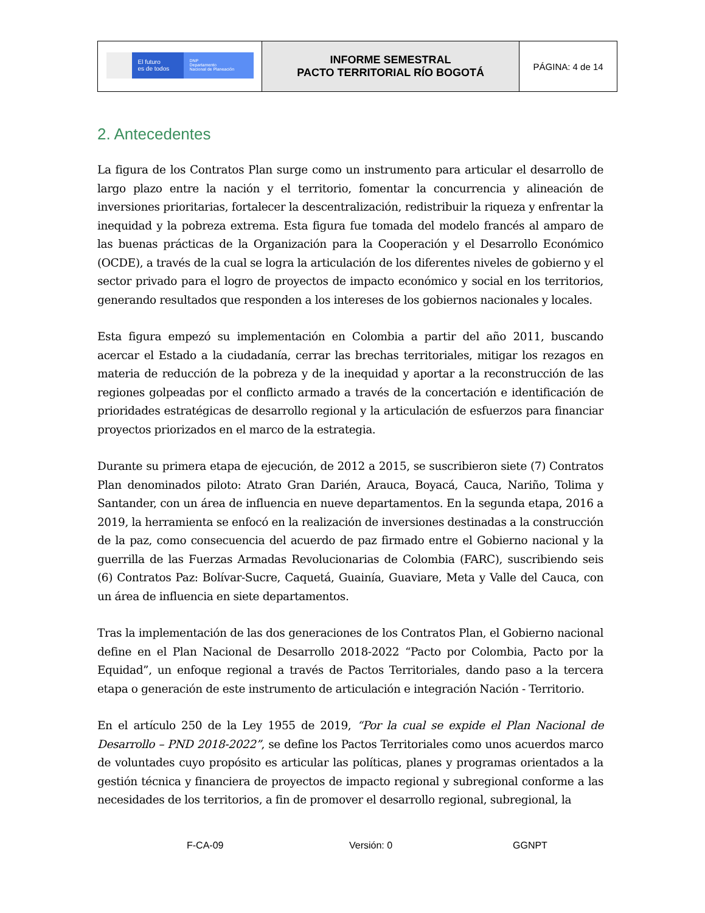| El futuro es de todos DNP Departamento Nacional de Planeación | INFORME SEMESTRAL PACTO TERRITORIAL RÍO BOGOTÁ | PÁGINA: 4 de 14 |
2. Antecedentes
La figura de los Contratos Plan surge como un instrumento para articular el desarrollo de largo plazo entre la nación y el territorio, fomentar la concurrencia y alineación de inversiones prioritarias, fortalecer la descentralización, redistribuir la riqueza y enfrentar la inequidad y la pobreza extrema. Esta figura fue tomada del modelo francés al amparo de las buenas prácticas de la Organización para la Cooperación y el Desarrollo Económico (OCDE), a través de la cual se logra la articulación de los diferentes niveles de gobierno y el sector privado para el logro de proyectos de impacto económico y social en los territorios, generando resultados que responden a los intereses de los gobiernos nacionales y locales.
Esta figura empezó su implementación en Colombia a partir del año 2011, buscando acercar el Estado a la ciudadanía, cerrar las brechas territoriales, mitigar los rezagos en materia de reducción de la pobreza y de la inequidad y aportar a la reconstrucción de las regiones golpeadas por el conflicto armado a través de la concertación e identificación de prioridades estratégicas de desarrollo regional y la articulación de esfuerzos para financiar proyectos priorizados en el marco de la estrategia.
Durante su primera etapa de ejecución, de 2012 a 2015, se suscribieron siete (7) Contratos Plan denominados piloto: Atrato Gran Darién, Arauca, Boyacá, Cauca, Nariño, Tolima y Santander, con un área de influencia en nueve departamentos. En la segunda etapa, 2016 a 2019, la herramienta se enfocó en la realización de inversiones destinadas a la construcción de la paz, como consecuencia del acuerdo de paz firmado entre el Gobierno nacional y la guerrilla de las Fuerzas Armadas Revolucionarias de Colombia (FARC), suscribiendo seis (6) Contratos Paz: Bolívar-Sucre, Caquetá, Guainía, Guaviare, Meta y Valle del Cauca, con un área de influencia en siete departamentos.
Tras la implementación de las dos generaciones de los Contratos Plan, el Gobierno nacional define en el Plan Nacional de Desarrollo 2018-2022 “Pacto por Colombia, Pacto por la Equidad”, un enfoque regional a través de Pactos Territoriales, dando paso a la tercera etapa o generación de este instrumento de articulación e integración Nación - Territorio.
En el artículo 250 de la Ley 1955 de 2019, “Por la cual se expide el Plan Nacional de Desarrollo – PND 2018-2022”, se define los Pactos Territoriales como unos acuerdos marco de voluntades cuyo propósito es articular las políticas, planes y programas orientados a la gestión técnica y financiera de proyectos de impacto regional y subregional conforme a las necesidades de los territorios, a fin de promover el desarrollo regional, subregional, la
F-CA-09 Versión: 0 GGNPT